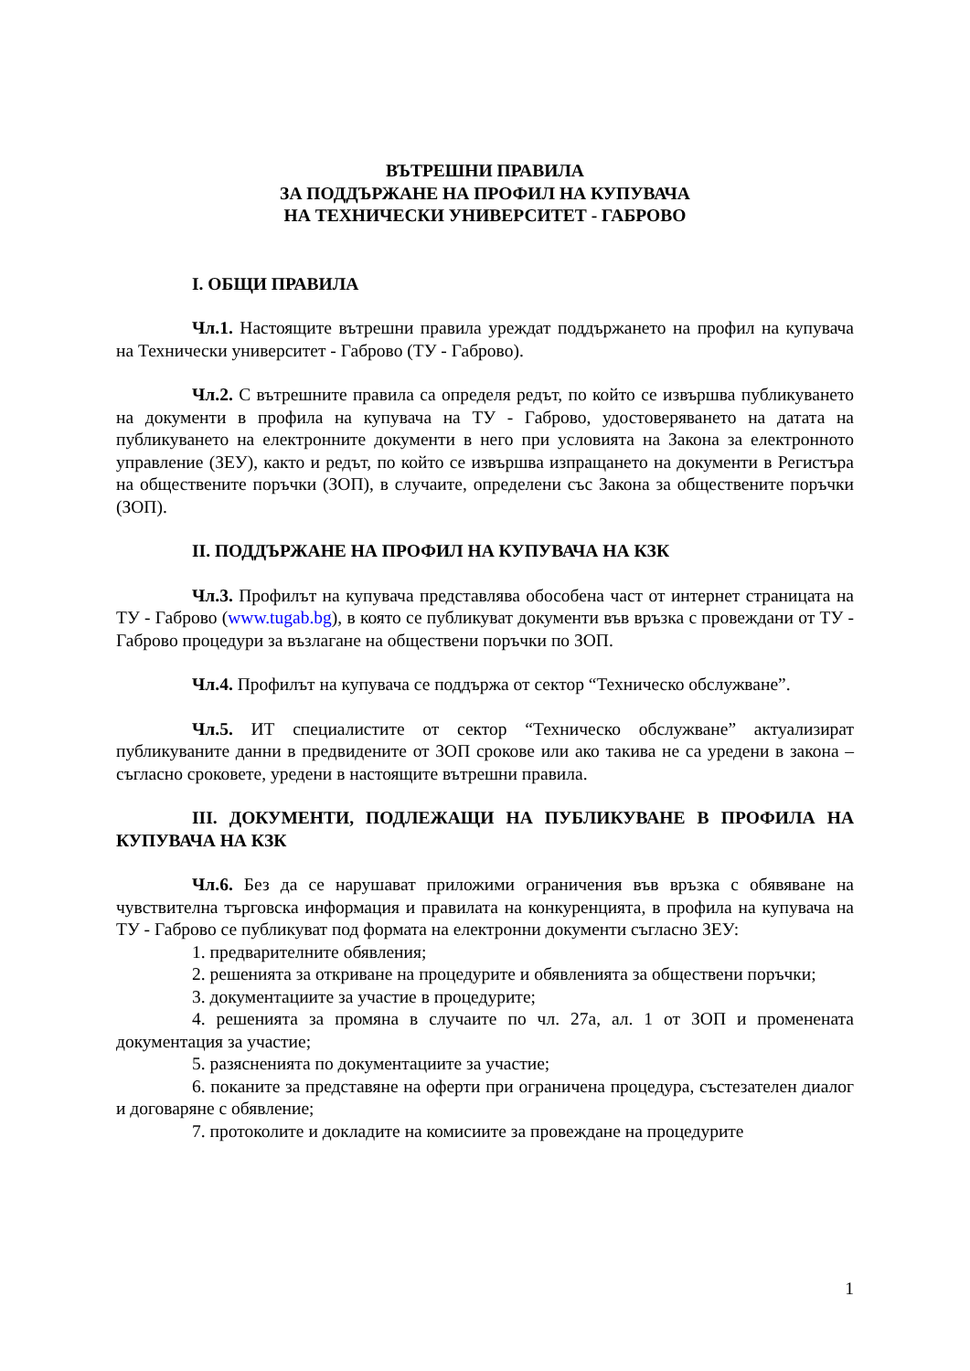ВЪТРЕШНИ ПРАВИЛА
ЗА ПОДДЪРЖАНЕ НА ПРОФИЛ НА КУПУВАЧА
НА ТЕХНИЧЕСКИ УНИВЕРСИТЕТ - ГАБРОВО
I. ОБЩИ ПРАВИЛА
Чл.1. Настоящите вътрешни правила уреждат поддържането на профил на купувача на Технически университет - Габрово (ТУ - Габрово).
Чл.2. С вътрешните правила са определя редът, по който се извършва публикуването на документи в профила на купувача на ТУ - Габрово, удостоверяването на датата на публикуването на електронните документи в него при условията на Закона за електронното управление (ЗЕУ), както и редът, по който се извършва изпращането на документи в Регистъра на обществените поръчки (ЗОП), в случаите, определени със Закона за обществените поръчки (ЗОП).
II. ПОДДЪРЖАНЕ НА ПРОФИЛ НА КУПУВАЧА НА КЗК
Чл.3. Профилът на купувача представлява обособена част от интернет страницата на ТУ - Габрово (www.tugab.bg), в която се публикуват документи във връзка с провеждани от ТУ - Габрово процедури за възлагане на обществени поръчки по ЗОП.
Чл.4. Профилът на купувача се поддържа от сектор “Техническо обслужване”.
Чл.5. ИТ специалистите от сектор “Техническо обслужване” актуализират публикуваните данни в предвидените от ЗОП срокове или ако такива не са уредени в закона – съгласно сроковете, уредени в настоящите вътрешни правила.
III. ДОКУМЕНТИ, ПОДЛЕЖАЩИ НА ПУБЛИКУВАНЕ В ПРОФИЛА НА КУПУВАЧА НА КЗК
Чл.6. Без да се нарушават приложими ограничения във връзка с обявяване на чувствителна търговска информация и правилата на конкуренцията, в профила на купувача на ТУ - Габрово се публикуват под формата на електронни документи съгласно ЗЕУ:
1. предварителните обявления;
2. решенията за откриване на процедурите и обявленията за обществени поръчки;
3. документациите за участие в процедурите;
4. решенията за промяна в случаите по чл. 27а, ал. 1 от ЗОП и променената документация за участие;
5. разясненията по документациите за участие;
6. поканите за представяне на оферти при ограничена процедура, състезателен диалог и договаряне с обявление;
7. протоколите и докладите на комисиите за провеждане на процедурите
1